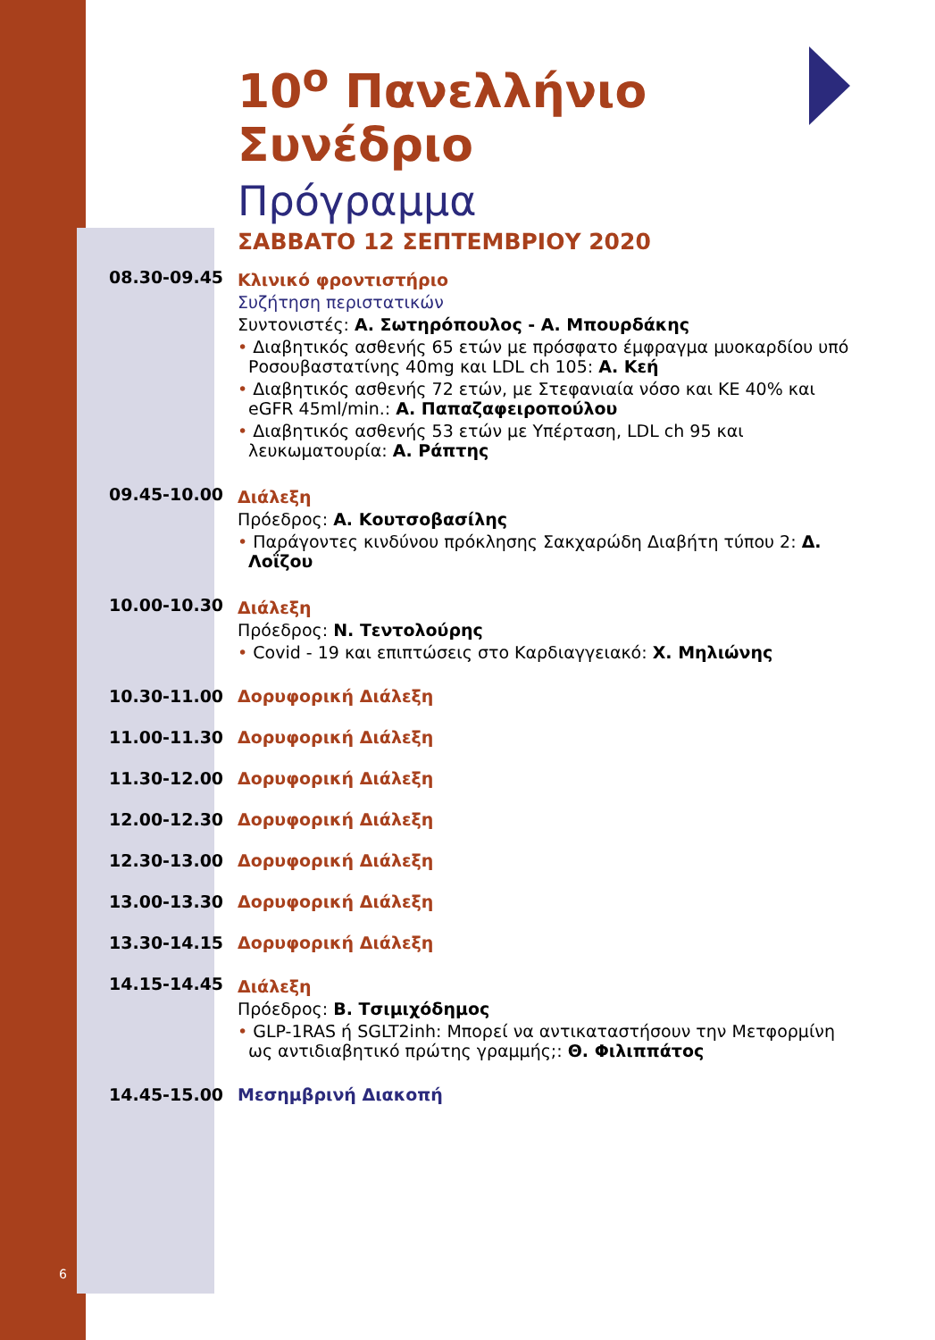6
10<sup>ο</sup> Πανελλήνιο Συνέδριο
Πρόγραμμα
ΣΑΒΒΑΤΟ 12 ΣΕΠΤΕΜΒΡΙΟΥ 2020
| 08.30-09.45 | Κλινικό φροντιστήριο Συζήτηση περιστατικών Συντονιστές: Α. Σωτηρόπουλος - Α. Μπουρδάκης • Διαβητικός ασθενής 65 ετών με πρόσφατο έμφραγμα μυοκαρδίου υπό Ροσουβαστατίνης 40mg και LDL ch 105: Α. Κεή • Διαβητικός ασθενής 72 ετών, με Στεφανιαία νόσο και ΚΕ 40% και eGFR 45ml/min.: Α. Παπαζαφειροπούλου • Διαβητικός ασθενής 53 ετών με Υπέρταση, LDL ch 95 και λευκωματουρία: Α. Ράπτης |
| 09.45-10.00 | Διάλεξη Πρόεδρος: Α. Κουτσοβασίλης • Παράγοντες κινδύνου πρόκλησης Σακχαρώδη Διαβήτη τύπου 2: Δ. Λοΐζου |
| 10.00-10.30 | Διάλεξη Πρόεδρος: Ν. Τεντολούρης • Covid - 19 και επιπτώσεις στο Καρδιαγγειακό: Χ. Μηλιώνης |
| 10.30-11.00 | Δορυφορική Διάλεξη |
| 11.00-11.30 | Δορυφορική Διάλεξη |
| 11.30-12.00 | Δορυφορική Διάλεξη |
| 12.00-12.30 | Δορυφορική Διάλεξη |
| 12.30-13.00 | Δορυφορική Διάλεξη |
| 13.00-13.30 | Δορυφορική Διάλεξη |
| 13.30-14.15 | Δορυφορική Διάλεξη |
| 14.15-14.45 | Διάλεξη Πρόεδρος: Β. Τσιμιχόδημος • GLP-1RAS ή SGLT2inh: Μπορεί να αντικαταστήσουν την Μετφορμίνη ως αντιδιαβητικό πρώτης γραμμής;: Θ. Φιλιππάτος |
| 14.45-15.00 | Μεσημβρινή Διακοπή |